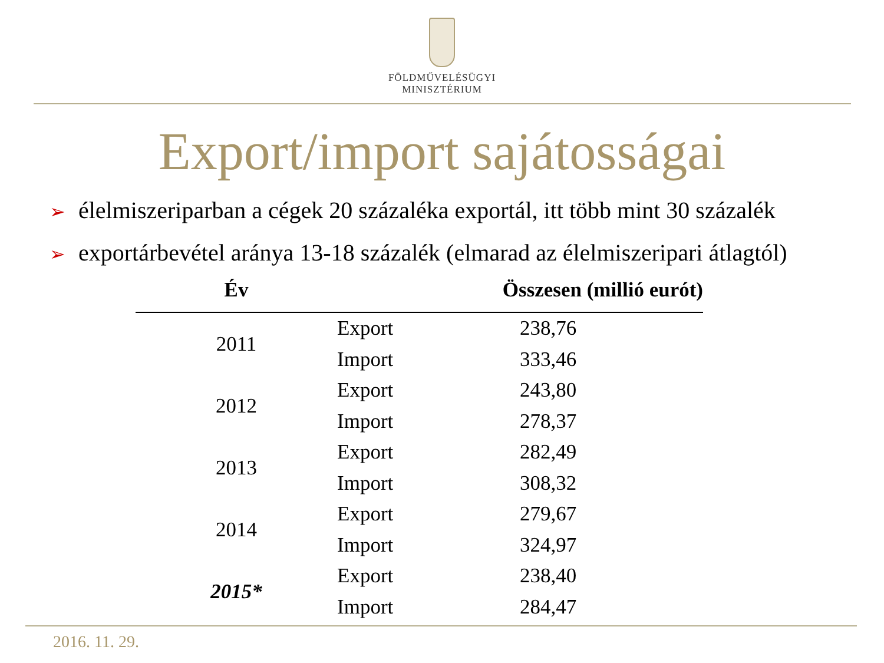FÖLDMŰVELÉSÜGYI
MINISZTÉRIUM
Export/import sajátosságai
➢ élelmiszeriparban a cégek 20 százaléka exportál, itt több mint 30 százalék
➢ exportárbevétel aránya 13-18 százalék (elmarad az élelmiszeripari átlagtól)
| Év | Összesen (millió eurót) | |
| --- | --- | --- |
| 2011 | Export | 238,76 |
| | Import | 333,46 |
| 2012 | Export | 243,80 |
| | Import | 278,37 |
| 2013 | Export | 282,49 |
| | Import | 308,32 |
| 2014 | Export | 279,67 |
| | Import | 324,97 |
| 2015* | Export | 238,40 |
| | Import | 284,47 |
2016. 11. 29.